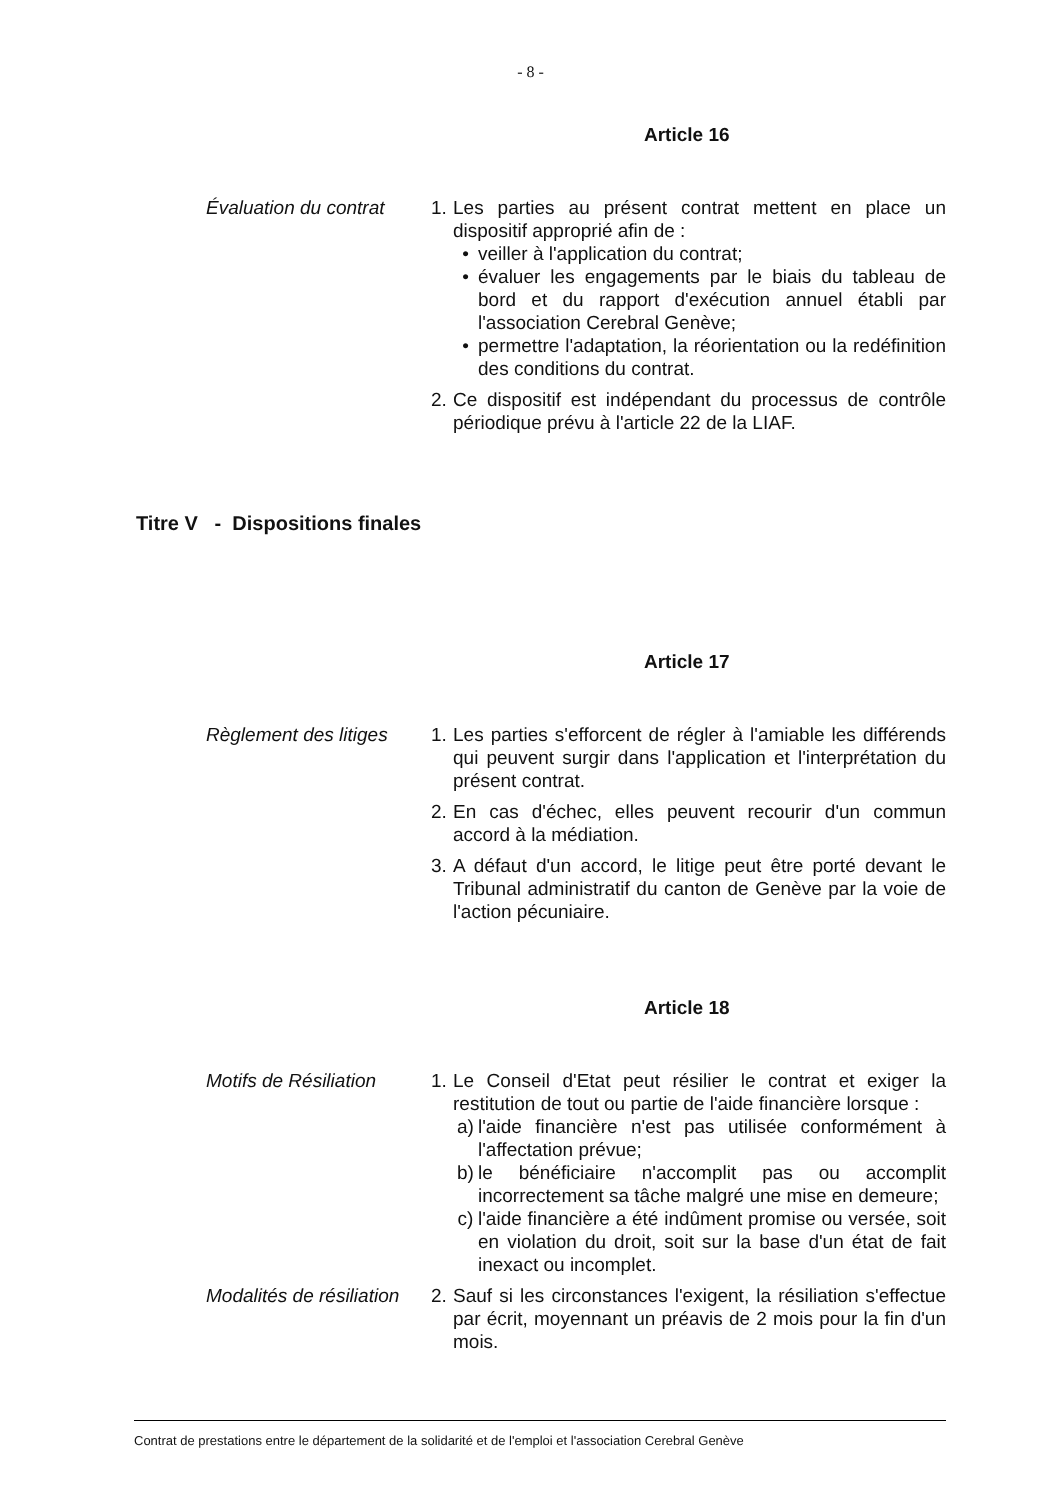- 8 -
Article 16
Évaluation du contrat
1.
Les parties au présent contrat mettent en place un dispositif approprié afin de :
• veiller à l'application du contrat;
• évaluer les engagements par le biais du tableau de bord et du rapport d'exécution annuel établi par l'association Cerebral Genève;
• permettre l'adaptation, la réorientation ou la redéfinition des conditions du contrat.
2.
Ce dispositif est indépendant du processus de contrôle périodique prévu à l'article 22 de la LIAF.
Titre V - Dispositions finales
Article 17
Règlement des litiges
1.
Les parties s'efforcent de régler à l'amiable les différends qui peuvent surgir dans l'application et l'interprétation du présent contrat.
2.
En cas d'échec, elles peuvent recourir d'un commun accord à la médiation.
3.
A défaut d'un accord, le litige peut être porté devant le Tribunal administratif du canton de Genève par la voie de l'action pécuniaire.
Article 18
Motifs de Résiliation
1.
Le Conseil d'Etat peut résilier le contrat et exiger la restitution de tout ou partie de l'aide financière lorsque :
a) l'aide financière n'est pas utilisée conformément à l'affectation prévue;
b) le bénéficiaire n'accomplit pas ou accomplit incorrectement sa tâche malgré une mise en demeure;
c) l'aide financière a été indûment promise ou versée, soit en violation du droit, soit sur la base d'un état de fait inexact ou incomplet.
Modalités de résiliation
2.
Sauf si les circonstances l'exigent, la résiliation s'effectue par écrit, moyennant un préavis de 2 mois pour la fin d'un mois.
Contrat de prestations entre le département de la solidarité et de l'emploi et l'association Cerebral Genève